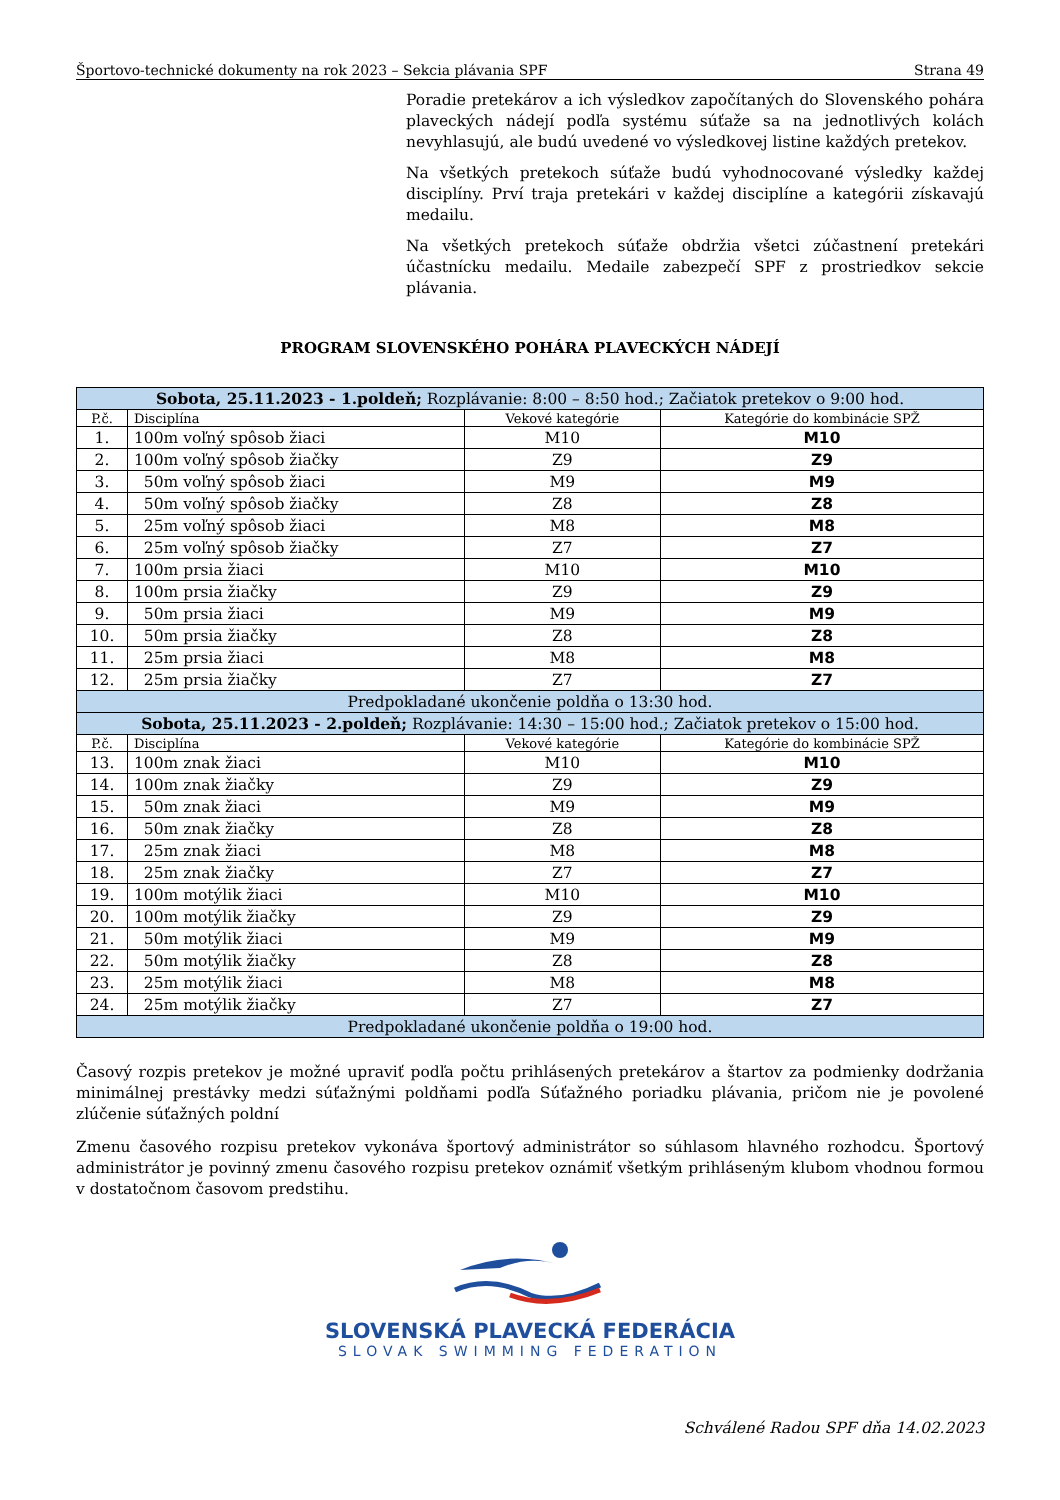Športovo-technické dokumenty na rok 2023 – Sekcia plávania SPF Strana 49
Poradie pretekárov a ich výsledkov započítaných do Slovenského pohára plaveckých nádejí podľa systému súťaže sa na jednotlivých kolách nevyhlasujú, ale budú uvedené vo výsledkovej listine každých pretekov.
Na všetkých pretekoch súťaže budú vyhodnocované výsledky každej disciplíny. Prví traja pretekári v každej disciplíne a kategórii získavajú medailu.
Na všetkých pretekoch súťaže obdržia všetci zúčastnení pretekári účastnícku medailu. Medaile zabezpečí SPF z prostriedkov sekcie plávania.
PROGRAM SLOVENSKÉHO POHÁRA PLAVECKÝCH NÁDEJÍ
| Sobota, 25.11.2023 - 1.polde ň ; Rozplávanie: 8:00 – 8:50 hod.; Začiatok pretekov o 9:00 hod. | | | |
| P.č. | Disciplína | Vekové kategórie | Kategórie do kombinácie SPŽ |
| 1. | 100m voľný spôsob žiaci | M10 | M10 |
| 2. | 100m voľný spôsob žiačky | Z9 | Z9 |
| 3. | 50m voľný spôsob žiaci | M9 | M9 |
| 4. | 50m voľný spôsob žiačky | Z8 | Z8 |
| 5. | 25m voľný spôsob žiaci | M8 | M8 |
| 6. | 25m voľný spôsob žiačky | Z7 | Z7 |
| 7. | 100m prsia žiaci | M10 | M10 |
| 8. | 100m prsia žiačky | Z9 | Z9 |
| 9. | 50m prsia žiaci | M9 | M9 |
| 10. | 50m prsia žiačky | Z8 | Z8 |
| 11. | 25m prsia žiaci | M8 | M8 |
| 12. | 25m prsia žiačky | Z7 | Z7 |
| Predpokladané ukončenie poldňa o 13:30 hod. | | | |
| Sobota, 25.11.2023 - 2.poldeň; Rozplávanie: 14:30 – 15:00 hod.; Začiatok pretekov o 15:00 hod. | | | |
| P.č. | Disciplína | Vekové kategórie | Kategórie do kombinácie SPŽ |
| 13. | 100m znak žiaci | M10 | M10 |
| 14. | 100m znak žiačky | Z9 | Z9 |
| 15. | 50m znak žiaci | M9 | M9 |
| 16. | 50m znak žiačky | Z8 | Z8 |
| 17. | 25m znak žiaci | M8 | M8 |
| 18. | 25m znak žiačky | Z7 | Z7 |
| 19. | 100m motýlik žiaci | M10 | M10 |
| 20. | 100m motýlik žiačky | Z9 | Z9 |
| 21. | 50m motýlik žiaci | M9 | M9 |
| 22. | 50m motýlik žiačky | Z8 | Z8 |
| 23. | 25m motýlik žiaci | M8 | M8 |
| 24. | 25m motýlik žiačky | Z7 | Z7 |
| Predpokladané ukončenie poldňa o 19:00 hod. | | | |
Časový rozpis pretekov je možné upraviť podľa počtu prihlásených pretekárov a štartov za podmienky dodržania minimálnej prestávky medzi súťažnými poldňami podľa Súťažného poriadku plávania, pričom nie je povolené zlúčenie súťažných poldní
Zmenu časového rozpisu pretekov vykonáva športový administrátor so súhlasom hlavného rozhodcu. Športový administrátor je povinný zmenu časového rozpisu pretekov oznámiť všetkým prihláseným klubom vhodnou formou v dostatočnom časovom predstihu.
SLOVENSKÁ PLAVECKÁ FEDERÁCIA
SLOVAK SWIMMING FEDERATION
Schválené Radou SPF dňa 14.02.2023